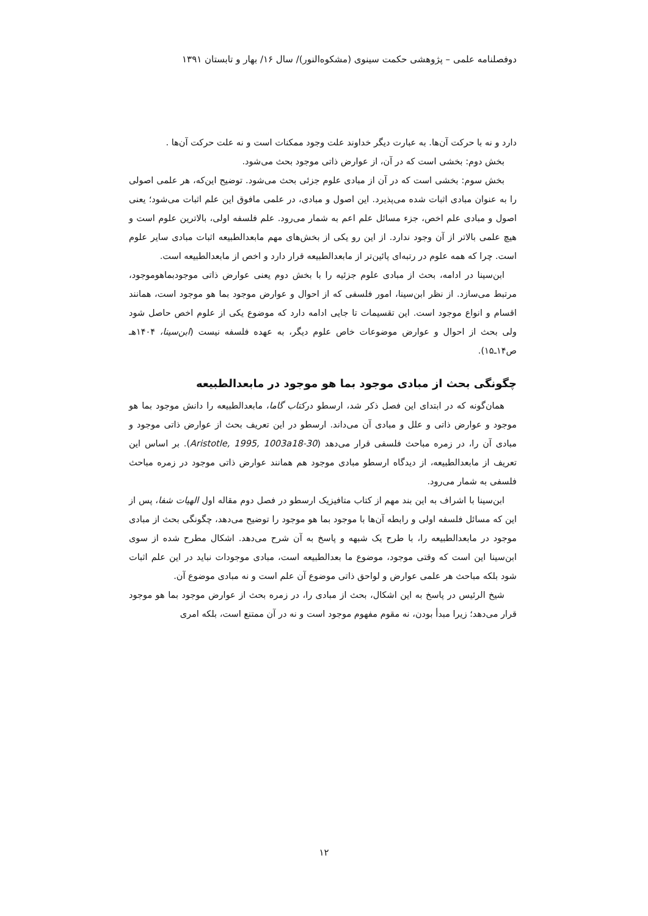دوفصلنامه علمی – پژوهشی حکمت سینوی (مشکوه‌النور)/ سال ۱۶/ بهار و تابستان ۱۳۹۱
دارد و نه با حرکت آن‌ها. به عبارت دیگر خداوند علت وجود ممکنات است و نه علت حرکت آن‌ها .
بخش دوم: بخشی است که در آن، از عوارض ذاتی موجود بحث می‌شود.
بخش سوم: بخشی است که در آن از مبادی علوم جزئی بحث می‌شود. توضیح این‌که، هر علمی اصولی را به عنوان مبادی اثبات شده می‌پذیرد. این اصول و مبادی، در علمی مافوق این علم اثبات می‌شود؛ یعنی اصول و مبادی علم اخص، جزء مسائل علم اعم به شمار می‌رود. علم فلسفه اولی، بالاترین علوم است و هیچ علمی بالاتر از آن وجود ندارد. از این رو یکی از بخش‌های مهم مابعدالطبیعه اثبات مبادی سایر علوم است. چرا که همه علوم در رتبه‌ای پائین‌تر از مابعدالطبیعه قرار دارد و اخص از مابعدالطبیعه است.
ابن‌سینا در ادامه، بحث از مبادی علوم جزئیه را با بخش دوم یعنی عوارض ذاتی موجودبماهوموجود، مرتبط می‌سازد. از نظر ابن‌سینا، امور فلسفی که از احوال و عوارض موجود بما هو موجود است، همانند اقسام و انواع موجود است. این تقسیمات تا جایی ادامه دارد که موضوع یکی از علوم اخص حاصل شود ولی بحث از احوال و عوارض موضوعات خاص علوم دیگر، به عهده فلسفه نیست (ابن‌سینا، ۱۴۰۴هـ ص۱۴ـ۱۵).
چگونگی بحث از مبادی موجود بما هو موجود در مابعدالطبیعه
همان‌گونه که در ابتدای این فصل ذکر شد، ارسطو درکتاب گاما، مابعدالطبیعه را دانش موجود بما هو موجود و عوارض ذاتی و علل و مبادی آن می‌داند. ارسطو در این تعریف بحث از عوارض ذاتی موجود و مبادی آن را، در زمره مباحث فلسفی قرار می‌دهد (Aristotle, 1995, 1003a18-30). بر اساس این تعریف از مابعدالطبیعه، از دیدگاه ارسطو مبادی موجود هم همانند عوارض ذاتی موجود در زمره مباحث فلسفی به شمار می‌رود.
ابن‌سینا با اشراف به این بند مهم از کتاب متافیزیک ارسطو در فصل دوم مقاله اول الهیات شفا، پس از این که مسائل فلسفه اولی و رابطه آن‌ها با موجود بما هو موجود را توضیح می‌دهد، چگونگی بحث از مبادی موجود در مابعدالطبیعه را، با طرح یک شبهه و پاسخ به آن شرح می‌دهد. اشکال مطرح شده از سوی ابن‌سینا این است که وقتی موجود، موضوع ما بعدالطبیعه است، مبادی موجودات نباید در این علم اثبات شود بلکه مباحث هر علمی عوارض و لواحق ذاتی موضوع آن علم است و نه مبادی موضوع آن.
شیخ الرئیس در پاسخ به این اشکال، بحث از مبادی را، در زمره بحث از عوارض موجود بما هو موجود قرار می‌دهد؛ زیرا مبدأ بودن، نه مقوم مفهوم موجود است و نه در آن ممتنع است، بلکه امری
۱۲